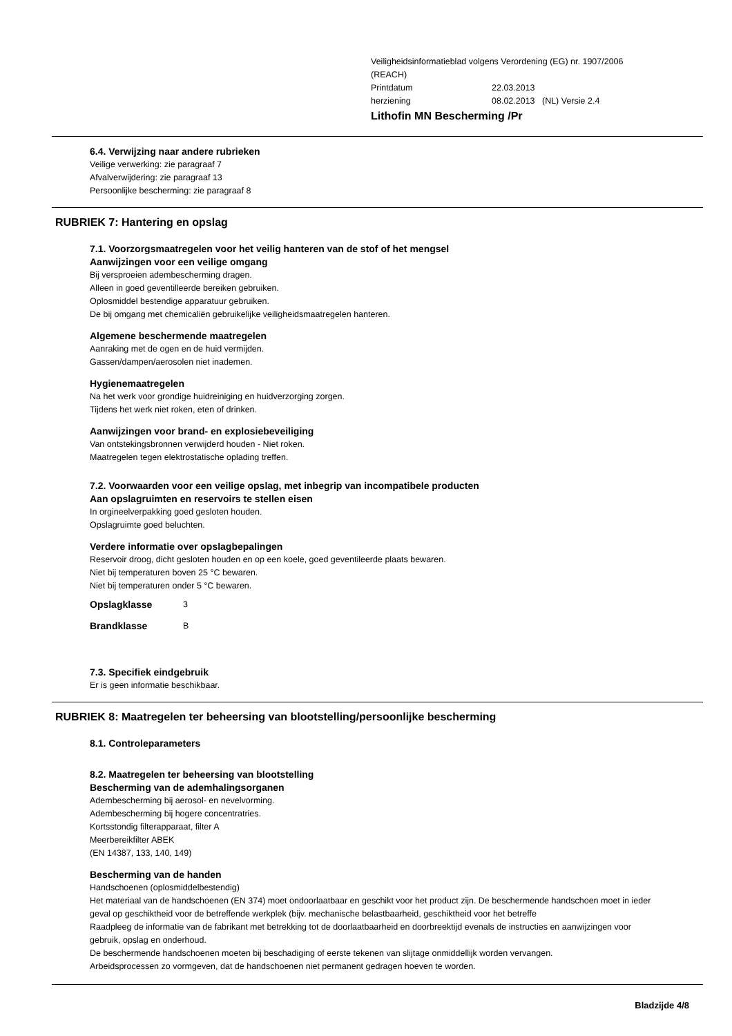Veiligheidsinformatieblad volgens Verordening (EG) nr. 1907/2006
(REACH)
Printdatum 22.03.2013
herziening 08.02.2013 (NL) Versie 2.4
Lithofin MN Bescherming /Pr
6.4. Verwijzing naar andere rubrieken
Veilige verwerking: zie paragraaf 7
Afvalverwijdering: zie paragraaf 13
Persoonlijke bescherming: zie paragraaf 8
RUBRIEK 7: Hantering en opslag
7.1. Voorzorgsmaatregelen voor het veilig hanteren van de stof of het mengsel
Aanwijzingen voor een veilige omgang
Bij versproeien adembescherming dragen.
Alleen in goed geventilleerde bereiken gebruiken.
Oplosmiddel bestendige apparatuur gebruiken.
De bij omgang met chemicaliën gebruikelijke veiligheidsmaatregelen hanteren.
Algemene beschermende maatregelen
Aanraking met de ogen en de huid vermijden.
Gassen/dampen/aerosolen niet inademen.
Hygienemaatregelen
Na het werk voor grondige huidreiniging en huidverzorging zorgen.
Tijdens het werk niet roken, eten of drinken.
Aanwijzingen voor brand- en explosiebeveiliging
Van ontstekingsbronnen verwijderd houden - Niet roken.
Maatregelen tegen elektrostatische oplading treffen.
7.2. Voorwaarden voor een veilige opslag, met inbegrip van incompatibele producten
Aan opslagruimten en reservoirs te stellen eisen
In orgineelverpakking goed gesloten houden.
Opslagruimte goed beluchten.
Verdere informatie over opslagbepalingen
Reservoir droog, dicht gesloten houden en op een koele, goed geventileerde plaats bewaren.
Niet bij temperaturen boven 25 °C bewaren.
Niet bij temperaturen onder 5 °C bewaren.
Opslagklasse 3
Brandklasse B
7.3. Specifiek eindgebruik
Er is geen informatie beschikbaar.
RUBRIEK 8: Maatregelen ter beheersing van blootstelling/persoonlijke bescherming
8.1. Controleparameters
8.2. Maatregelen ter beheersing van blootstelling
Bescherming van de ademhalingsorganen
Adembescherming bij aerosol- en nevelvorming.
Adembescherming bij hogere concentratries.
Kortsstondig filterapparaat, filter A
Meerbereikfilter ABEK
(EN 14387, 133, 140, 149)
Bescherming van de handen
Handschoenen (oplosmiddelbestendig)
Het materiaal van de handschoenen (EN 374) moet ondoorlaatbaar en geschikt voor het product zijn. De beschermende handschoen moet in ieder geval op geschiktheid voor de betreffende werkplek (bijv. mechanische belastbaarheid, geschiktheid voor het betreffe
Raadpleeg de informatie van de fabrikant met betrekking tot de doorlaatbaarheid en doorbreektijd evenals de instructies en aanwijzingen voor gebruik, opslag en onderhoud.
De beschermende handschoenen moeten bij beschadiging of eerste tekenen van slijtage onmiddellijk worden vervangen.
Arbeidsprocessen zo vormgeven, dat de handschoenen niet permanent gedragen hoeven te worden.
Bladzijde 4/8